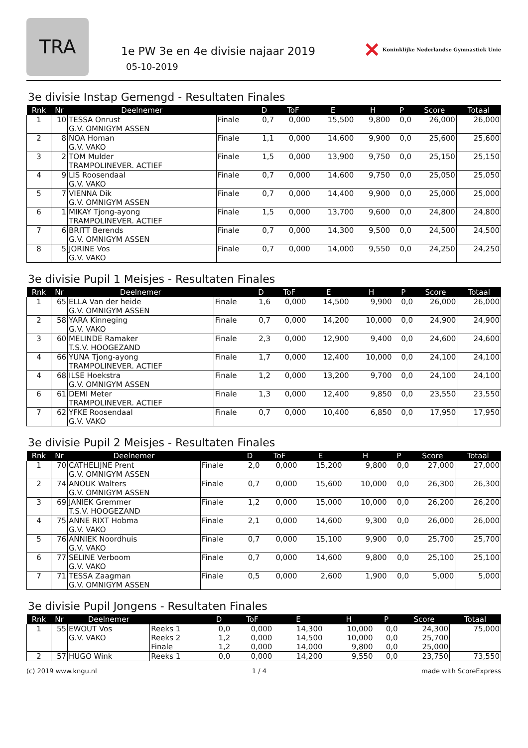TRA
1e PW 3e en 4e divisie najaar 2019
05-10-2019
✕ Koninklijke Nederlandse Gymnastiek Unie
3e divisie Instap Gemengd - Resultaten Finales
| Rnk | Nr | Deelnemer | | D | ToF | E | H | P | Score | Totaal |
| --- | --- | --- | --- | --- | --- | --- | --- | --- | --- | --- |
| 1 | 10 | TESSA Onrust G.V. OMNIGYM ASSEN | Finale | 0,7 | 0,000 | 15,500 | 9,800 | 0,0 | 26,000 | 26,000 |
| 2 | 8 | NOA Homan G.V. VAKO | Finale | 1,1 | 0,000 | 14,600 | 9,900 | 0,0 | 25,600 | 25,600 |
| 3 | 2 | TOM Mulder TRAMPOLINEVER. ACTIEF | Finale | 1,5 | 0,000 | 13,900 | 9,750 | 0,0 | 25,150 | 25,150 |
| 4 | 9 | LIS Roosendaal G.V. VAKO | Finale | 0,7 | 0,000 | 14,600 | 9,750 | 0,0 | 25,050 | 25,050 |
| 5 | 7 | VIENNA Dik G.V. OMNIGYM ASSEN | Finale | 0,7 | 0,000 | 14,400 | 9,900 | 0,0 | 25,000 | 25,000 |
| 6 | 1 | MIKAY Tjong-ayong TRAMPOLINEVER. ACTIEF | Finale | 1,5 | 0,000 | 13,700 | 9,600 | 0,0 | 24,800 | 24,800 |
| 7 | 6 | BRITT Berends G.V. OMNIGYM ASSEN | Finale | 0,7 | 0,000 | 14,300 | 9,500 | 0,0 | 24,500 | 24,500 |
| 8 | 5 | JORINE Vos G.V. VAKO | Finale | 0,7 | 0,000 | 14,000 | 9,550 | 0,0 | 24,250 | 24,250 |
3e divisie Pupil 1 Meisjes - Resultaten Finales
| Rnk | Nr | Deelnemer | | D | ToF | E | H | P | Score | Totaal |
| --- | --- | --- | --- | --- | --- | --- | --- | --- | --- | --- |
| 1 | 65 | ELLA Van der heide G.V. OMNIGYM ASSEN | Finale | 1,6 | 0,000 | 14,500 | 9,900 | 0,0 | 26,000 | 26,000 |
| 2 | 58 | YARA Kinneging G.V. VAKO | Finale | 0,7 | 0,000 | 14,200 | 10,000 | 0,0 | 24,900 | 24,900 |
| 3 | 60 | MELINDE Ramaker T.S.V. HOOGEZAND | Finale | 2,3 | 0,000 | 12,900 | 9,400 | 0,0 | 24,600 | 24,600 |
| 4 | 66 | YUNA Tjong-ayong TRAMPOLINEVER. ACTIEF | Finale | 1,7 | 0,000 | 12,400 | 10,000 | 0,0 | 24,100 | 24,100 |
| 4 | 68 | ILSE Hoekstra G.V. OMNIGYM ASSEN | Finale | 1,2 | 0,000 | 13,200 | 9,700 | 0,0 | 24,100 | 24,100 |
| 6 | 61 | DEMI Meter TRAMPOLINEVER. ACTIEF | Finale | 1,3 | 0,000 | 12,400 | 9,850 | 0,0 | 23,550 | 23,550 |
| 7 | 62 | YFKE Roosendaal G.V. VAKO | Finale | 0,7 | 0,000 | 10,400 | 6,850 | 0,0 | 17,950 | 17,950 |
3e divisie Pupil 2 Meisjes - Resultaten Finales
| Rnk | Nr | Deelnemer | | D | ToF | E | H | P | Score | Totaal |
| --- | --- | --- | --- | --- | --- | --- | --- | --- | --- | --- |
| 1 | 70 | CATHELIJNE Prent G.V. OMNIGYM ASSEN | Finale | 2,0 | 0,000 | 15,200 | 9,800 | 0,0 | 27,000 | 27,000 |
| 2 | 74 | ANOUK Walters G.V. OMNIGYM ASSEN | Finale | 0,7 | 0,000 | 15,600 | 10,000 | 0,0 | 26,300 | 26,300 |
| 3 | 69 | JANIEK Gremmer T.S.V. HOOGEZAND | Finale | 1,2 | 0,000 | 15,000 | 10,000 | 0,0 | 26,200 | 26,200 |
| 4 | 75 | ANNE RIXT Hobma G.V. VAKO | Finale | 2,1 | 0,000 | 14,600 | 9,300 | 0,0 | 26,000 | 26,000 |
| 5 | 76 | ANNIEK Noordhuis G.V. VAKO | Finale | 0,7 | 0,000 | 15,100 | 9,900 | 0,0 | 25,700 | 25,700 |
| 6 | 77 | SELINE Verboom G.V. VAKO | Finale | 0,7 | 0,000 | 14,600 | 9,800 | 0,0 | 25,100 | 25,100 |
| 7 | 71 | TESSA Zaagman G.V. OMNIGYM ASSEN | Finale | 0,5 | 0,000 | 2,600 | 1,900 | 0,0 | 5,000 | 5,000 |
3e divisie Pupil Jongens - Resultaten Finales
| Rnk | Nr | Deelnemer | | D | ToF | E | H | P | Score | Totaal |
| --- | --- | --- | --- | --- | --- | --- | --- | --- | --- | --- |
| 1 | 55 | EWOUT Vos G.V. VAKO | Reeks 1 Reeks 2 Finale | 0,0 1,2 1,2 | 0,000 0,000 0,000 | 14,300 14,500 14,000 | 10,000 10,000 9,800 | 0,0 0,0 0,0 | 24,300 25,700 25,000 | 75,000 |
| 2 | 57 | HUGO Wink | Reeks 1 | 0,0 | 0,000 | 14,200 | 9,550 | 0,0 | 23,750 | 73,550 |
(c) 2019 www.kngu.nl 1 / 4 made with ScoreExpress